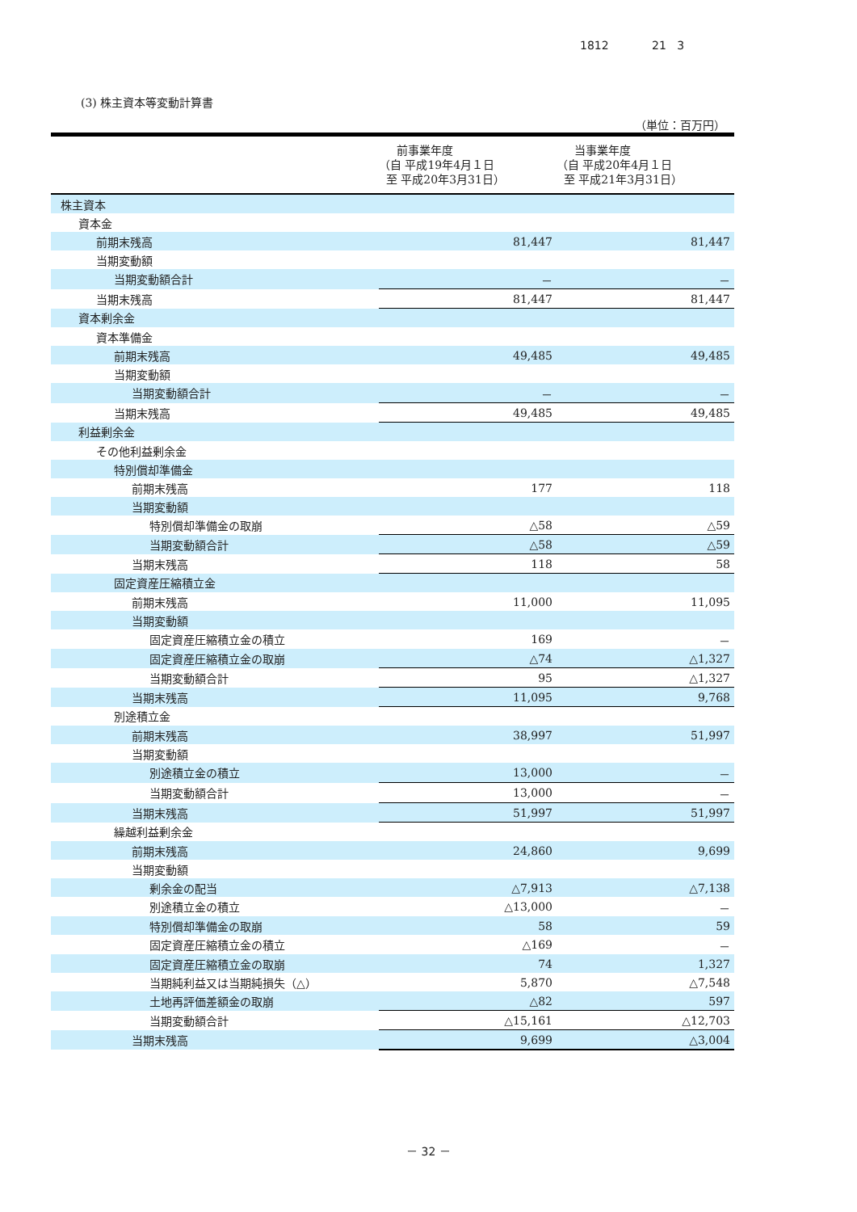1812 21 3
(3) 株主資本等変動計算書
（単位：百万円）
| | 前事業年度 （自 平成19年4月１日 至 平成20年3月31日） | 当事業年度 （自 平成20年4月１日 至 平成21年3月31日） |
| --- | --- | --- |
| 株主資本 | | |
| 資本金 | | |
| 前期末残高 | 81,447 | 81,447 |
| 当期変動額 | | |
| 当期変動額合計 | － | － |
| 当期末残高 | 81,447 | 81,447 |
| 資本剰余金 | | |
| 資本準備金 | | |
| 前期末残高 | 49,485 | 49,485 |
| 当期変動額 | | |
| 当期変動額合計 | － | － |
| 当期末残高 | 49,485 | 49,485 |
| 利益剰余金 | | |
| その他利益剰余金 | | |
| 特別償却準備金 | | |
| 前期末残高 | 177 | 118 |
| 当期変動額 | | |
| 特別償却準備金の取崩 | △58 | △59 |
| 当期変動額合計 | △58 | △59 |
| 当期末残高 | 118 | 58 |
| 固定資産圧縮積立金 | | |
| 前期末残高 | 11,000 | 11,095 |
| 当期変動額 | | |
| 固定資産圧縮積立金の積立 | 169 | － |
| 固定資産圧縮積立金の取崩 | △74 | △1,327 |
| 当期変動額合計 | 95 | △1,327 |
| 当期末残高 | 11,095 | 9,768 |
| 別途積立金 | | |
| 前期末残高 | 38,997 | 51,997 |
| 当期変動額 | | |
| 別途積立金の積立 | 13,000 | － |
| 当期変動額合計 | 13,000 | － |
| 当期末残高 | 51,997 | 51,997 |
| 繰越利益剰余金 | | |
| 前期末残高 | 24,860 | 9,699 |
| 当期変動額 | | |
| 剰余金の配当 | △7,913 | △7,138 |
| 別途積立金の積立 | △13,000 | － |
| 特別償却準備金の取崩 | 58 | 59 |
| 固定資産圧縮積立金の積立 | △169 | － |
| 固定資産圧縮積立金の取崩 | 74 | 1,327 |
| 当期純利益又は当期純損失（△） | 5,870 | △7,548 |
| 土地再評価差額金の取崩 | △82 | 597 |
| 当期変動額合計 | △15,161 | △12,703 |
| 当期末残高 | 9,699 | △3,004 |
－ 32 －